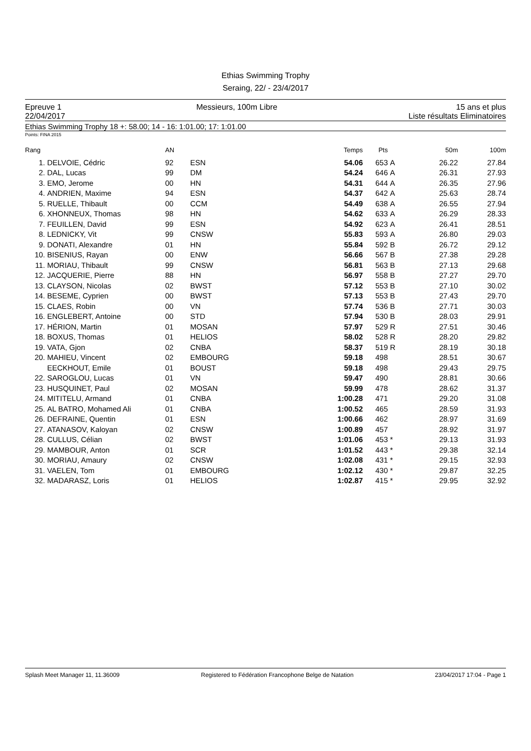Ethias Swimming Trophy
Seraing, 22/ - 23/4/2017
Epreuve 1
22/04/2017
Messieurs, 100m Libre 15 ans et plus
Liste résultats Eliminatoires
Ethias Swimming Trophy 18 +: 58.00; 14 - 16: 1:01.00; 17: 1:01.00
Points: FINA 2015
| Rang | | AN | | Temps | Pts | | 50m | 100m |
| --- | --- | --- | --- | --- | --- | --- | --- | --- |
| 1. | DELVOIE, Cédric | 92 | ESN | 54.06 | 653 | A | 26.22 | 27.84 |
| 2. | DAL, Lucas | 99 | DM | 54.24 | 646 | A | 26.31 | 27.93 |
| 3. | EMO, Jerome | 00 | HN | 54.31 | 644 | A | 26.35 | 27.96 |
| 4. | ANDRIEN, Maxime | 94 | ESN | 54.37 | 642 | A | 25.63 | 28.74 |
| 5. | RUELLE, Thibault | 00 | CCM | 54.49 | 638 | A | 26.55 | 27.94 |
| 6. | XHONNEUX, Thomas | 98 | HN | 54.62 | 633 | A | 26.29 | 28.33 |
| 7. | FEUILLEN, David | 99 | ESN | 54.92 | 623 | A | 26.41 | 28.51 |
| 8. | LEDNICKY, Vit | 99 | CNSW | 55.83 | 593 | A | 26.80 | 29.03 |
| 9. | DONATI, Alexandre | 01 | HN | 55.84 | 592 | B | 26.72 | 29.12 |
| 10. | BISENIUS, Rayan | 00 | ENW | 56.66 | 567 | B | 27.38 | 29.28 |
| 11. | MORIAU, Thibault | 99 | CNSW | 56.81 | 563 | B | 27.13 | 29.68 |
| 12. | JACQUERIE, Pierre | 88 | HN | 56.97 | 558 | B | 27.27 | 29.70 |
| 13. | CLAYSON, Nicolas | 02 | BWST | 57.12 | 553 | B | 27.10 | 30.02 |
| 14. | BESEME, Cyprien | 00 | BWST | 57.13 | 553 | B | 27.43 | 29.70 |
| 15. | CLAES, Robin | 00 | VN | 57.74 | 536 | B | 27.71 | 30.03 |
| 16. | ENGLEBERT, Antoine | 00 | STD | 57.94 | 530 | B | 28.03 | 29.91 |
| 17. | HÉRION, Martin | 01 | MOSAN | 57.97 | 529 | R | 27.51 | 30.46 |
| 18. | BOXUS, Thomas | 01 | HELIOS | 58.02 | 528 | R | 28.20 | 29.82 |
| 19. | VATA, Gjon | 02 | CNBA | 58.37 | 519 | R | 28.19 | 30.18 |
| 20. | MAHIEU, Vincent | 02 | EMBOURG | 59.18 | 498 | | 28.51 | 30.67 |
| | EECKHOUT, Emile | 01 | BOUST | 59.18 | 498 | | 29.43 | 29.75 |
| 22. | SAROGLOU, Lucas | 01 | VN | 59.47 | 490 | | 28.81 | 30.66 |
| 23. | HUSQUINET, Paul | 02 | MOSAN | 59.99 | 478 | | 28.62 | 31.37 |
| 24. | MITITELU, Armand | 01 | CNBA | 1:00.28 | 471 | | 29.20 | 31.08 |
| 25. | AL BATRO, Mohamed Ali | 01 | CNBA | 1:00.52 | 465 | | 28.59 | 31.93 |
| 26. | DEFRAINE, Quentin | 01 | ESN | 1:00.66 | 462 | | 28.97 | 31.69 |
| 27. | ATANASOV, Kaloyan | 02 | CNSW | 1:00.89 | 457 | | 28.92 | 31.97 |
| 28. | CULLUS, Célian | 02 | BWST | 1:01.06 | 453 | * | 29.13 | 31.93 |
| 29. | MAMBOUR, Anton | 01 | SCR | 1:01.52 | 443 | * | 29.38 | 32.14 |
| 30. | MORIAU, Amaury | 02 | CNSW | 1:02.08 | 431 | * | 29.15 | 32.93 |
| 31. | VAELEN, Tom | 01 | EMBOURG | 1:02.12 | 430 | * | 29.87 | 32.25 |
| 32. | MADARASZ, Loris | 01 | HELIOS | 1:02.87 | 415 | * | 29.95 | 32.92 |
Splash Meet Manager 11, 11.36009 Registered to Fédération Francophone Belge de Natation 23/04/2017 17:04 - Page 1